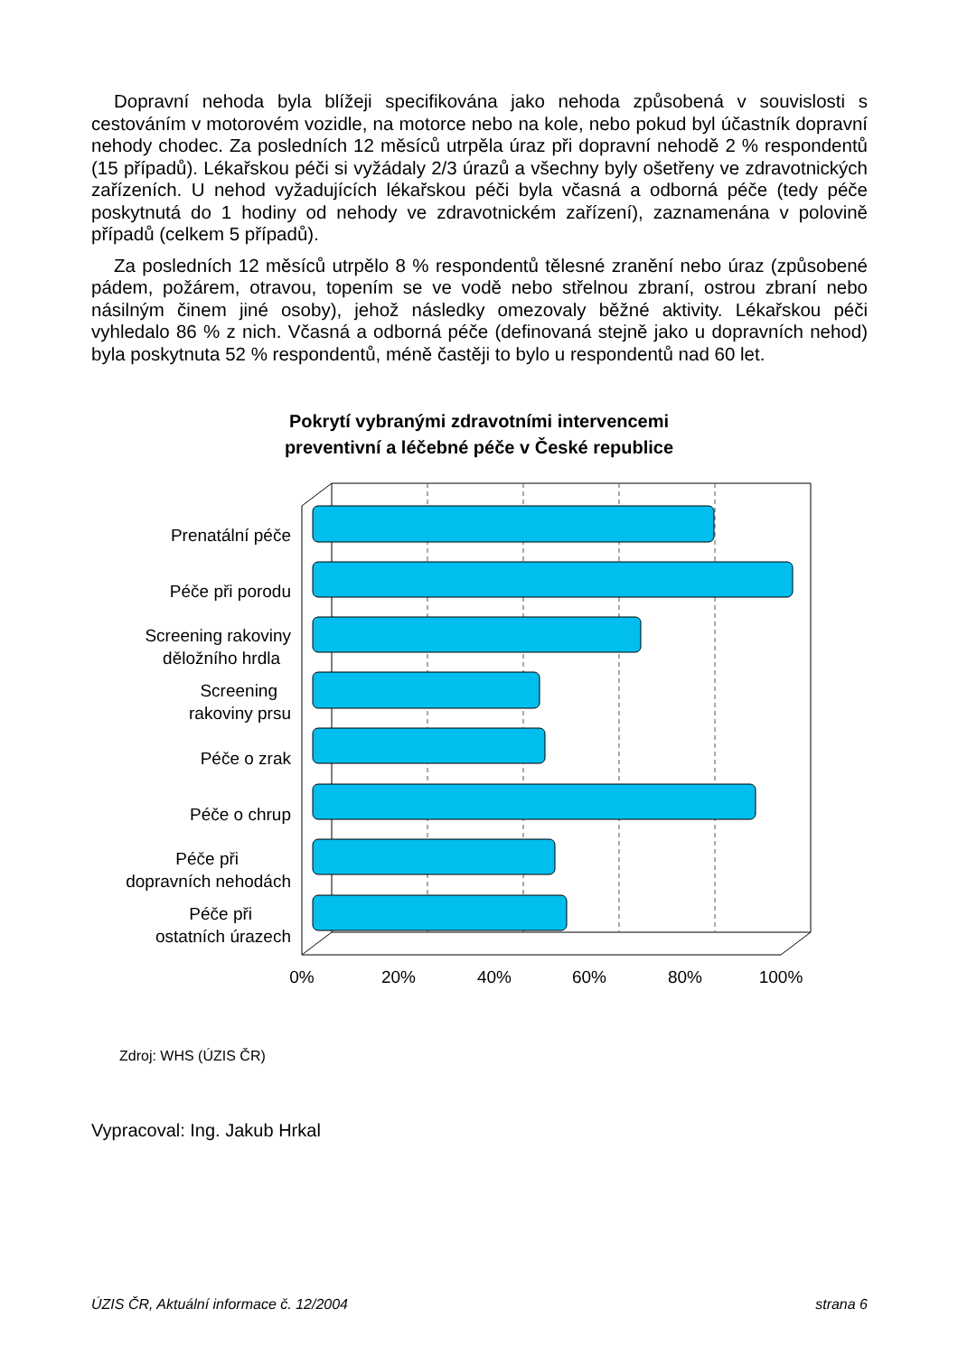Dopravní nehoda byla blížeji specifikována jako nehoda způsobená v souvislosti s cestováním v motorovém vozidle, na motorce nebo na kole, nebo pokud byl účastník dopravní nehody chodec. Za posledních 12 měsíců utrpěla úraz při dopravní nehodě 2 % respondentů (15 případů). Lékařskou péči si vyžádaly 2/3 úrazů a všechny byly ošetřeny ve zdravotnických zařízeních. U nehod vyžadujících lékařskou péči byla včasná a odborná péče (tedy péče poskytnutá do 1 hodiny od nehody ve zdravotnickém zařízení), zaznamenána v polovině případů (celkem 5 případů).
Za posledních 12 měsíců utrpělo 8 % respondentů tělesné zranění nebo úraz (způsobené pádem, požárem, otravou, topením se ve vodě nebo střelnou zbraní, ostrou zbraní nebo násilným činem jiné osoby), jehož následky omezovaly běžné aktivity. Lékařskou péči vyhledalo 86 % z nich. Včasná a odborná péče (definovaná stejně jako u dopravních nehod) byla poskytnuta 52 % respondentů, méně častěji to bylo u respondentů nad 60 let.
Pokrytí vybranými zdravotními intervencemi
preventivní a léčebné péče v České republice
Prenatální péče
Péče při porodu
Screening rakoviny
děložního hrdla
Screening
rakoviny prsu
Péče o zrak
Péče o chrup
Péče při
dopravních nehodách
Péče při
ostatních úrazech
0%
20%
40%
60%
80%
100%
Zdroj: WHS (ÚZIS ČR)
Vypracoval: Ing. Jakub Hrkal
ÚZIS ČR, Aktuální informace č. 12/2004 strana 6